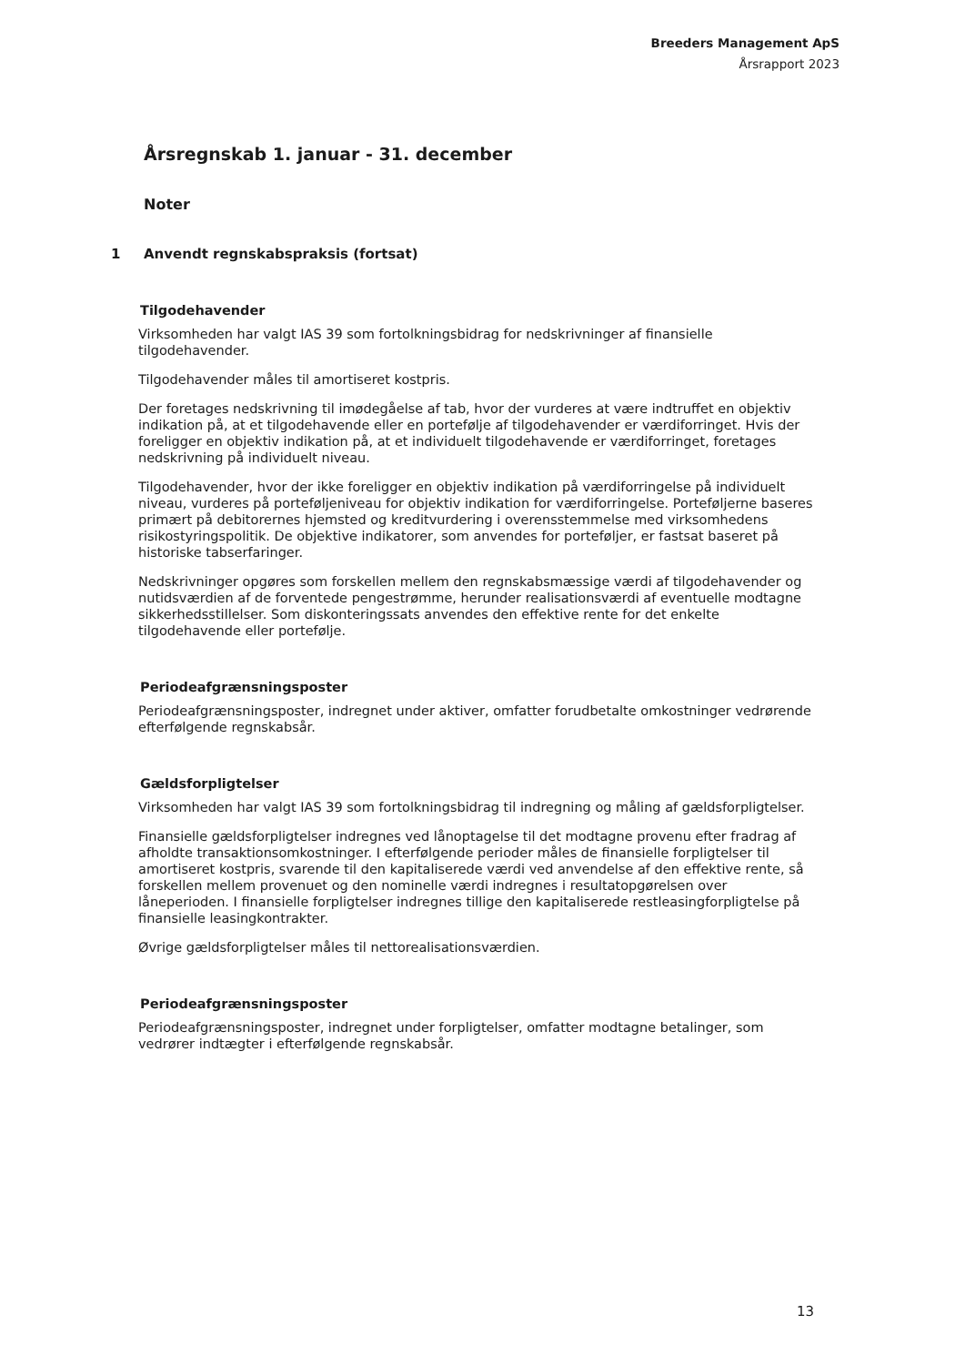Breeders Management ApS
Årsrapport 2023
Årsregnskab 1. januar - 31. december
Noter
1 Anvendt regnskabspraksis (fortsat)
Tilgodehavender
Virksomheden har valgt IAS 39 som fortolkningsbidrag for nedskrivninger af finansielle tilgodehavender.
Tilgodehavender måles til amortiseret kostpris.
Der foretages nedskrivning til imødegåelse af tab, hvor der vurderes at være indtruffet en objektiv indikation på, at et tilgodehavende eller en portefølje af tilgodehavender er værdiforringet. Hvis der foreligger en objektiv indikation på, at et individuelt tilgodehavende er værdiforringet, foretages nedskrivning på individuelt niveau.
Tilgodehavender, hvor der ikke foreligger en objektiv indikation på værdiforringelse på individuelt niveau, vurderes på porteføljeniveau for objektiv indikation for værdiforringelse. Porteføljerne baseres primært på debitorernes hjemsted og kreditvurdering i overensstemmelse med virksomhedens risikostyringspolitik. De objektive indikatorer, som anvendes for porteføljer, er fastsat baseret på historiske tabserfaringer.
Nedskrivninger opgøres som forskellen mellem den regnskabsmæssige værdi af tilgodehavender og nutidsværdien af de forventede pengestrømme, herunder realisationsværdi af eventuelle modtagne sikkerhedsstillelser. Som diskonteringssats anvendes den effektive rente for det enkelte tilgodehavende eller portefølje.
Periodeafgrænsningsposter
Periodeafgrænsningsposter, indregnet under aktiver, omfatter forudbetalte omkostninger vedrørende efterfølgende regnskabsår.
Gældsforpligtelser
Virksomheden har valgt IAS 39 som fortolkningsbidrag til indregning og måling af gældsforpligtelser.
Finansielle gældsforpligtelser indregnes ved lånoptagelse til det modtagne provenu efter fradrag af afholdte transaktionsomkostninger. I efterfølgende perioder måles de finansielle forpligtelser til amortiseret kostpris, svarende til den kapitaliserede værdi ved anvendelse af den effektive rente, så forskellen mellem provenuet og den nominelle værdi indregnes i resultatopgørelsen over låneperioden. I finansielle forpligtelser indregnes tillige den kapitaliserede restleasingforpligtelse på finansielle leasingkontrakter.
Øvrige gældsforpligtelser måles til nettorealisationsværdien.
Periodeafgrænsningsposter
Periodeafgrænsningsposter, indregnet under forpligtelser, omfatter modtagne betalinger, som vedrører indtægter i efterfølgende regnskabsår.
13